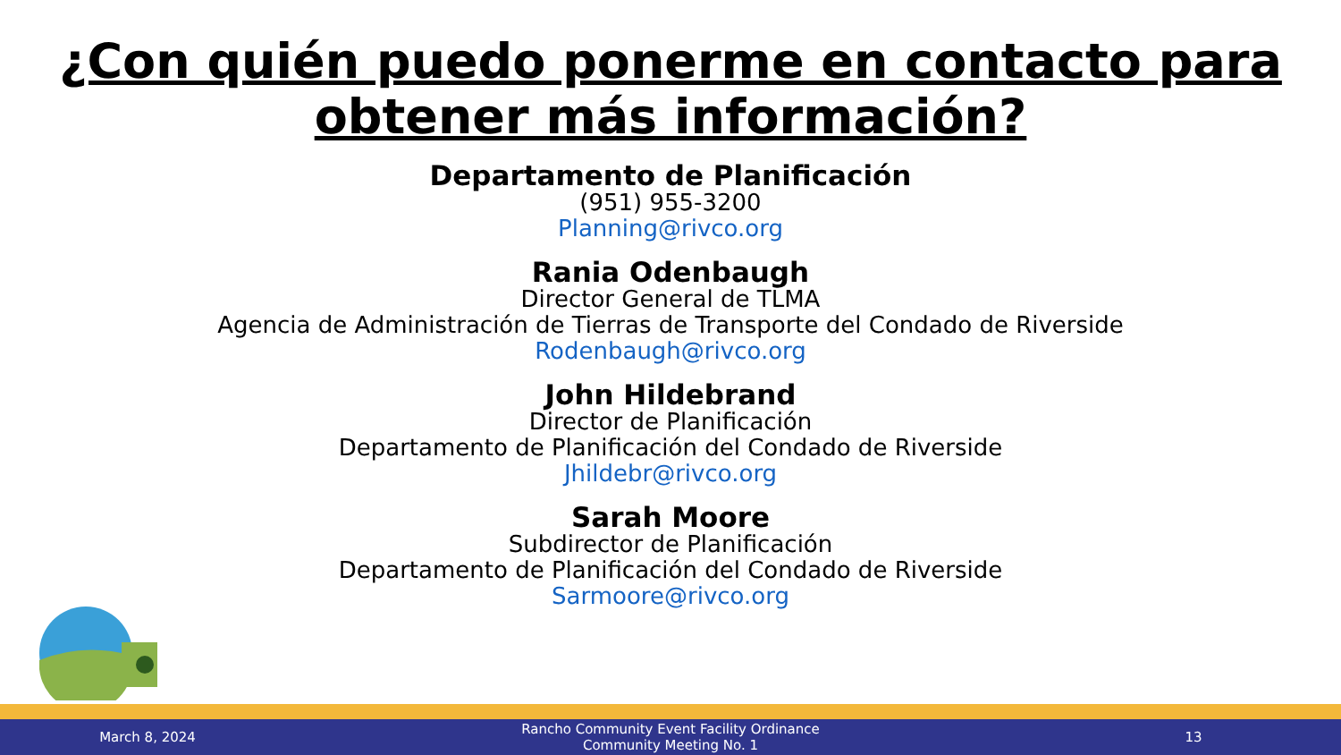¿Con quién puedo ponerme en contacto para
obtener más información?
Departamento de Planificación
(951) 955-3200
Planning@rivco.org
Rania Odenbaugh
Director General de TLMA
Agencia de Administración de Tierras de Transporte del Condado de Riverside
Rodenbaugh@rivco.org
John Hildebrand
Director de Planificación
Departamento de Planificación del Condado de Riverside
Jhildebr@rivco.org
Sarah Moore
Subdirector de Planificación
Departamento de Planificación del Condado de Riverside
Sarmoore@rivco.org
March 8, 2024
Rancho Community Event Facility Ordinance
Community Meeting No. 1
13